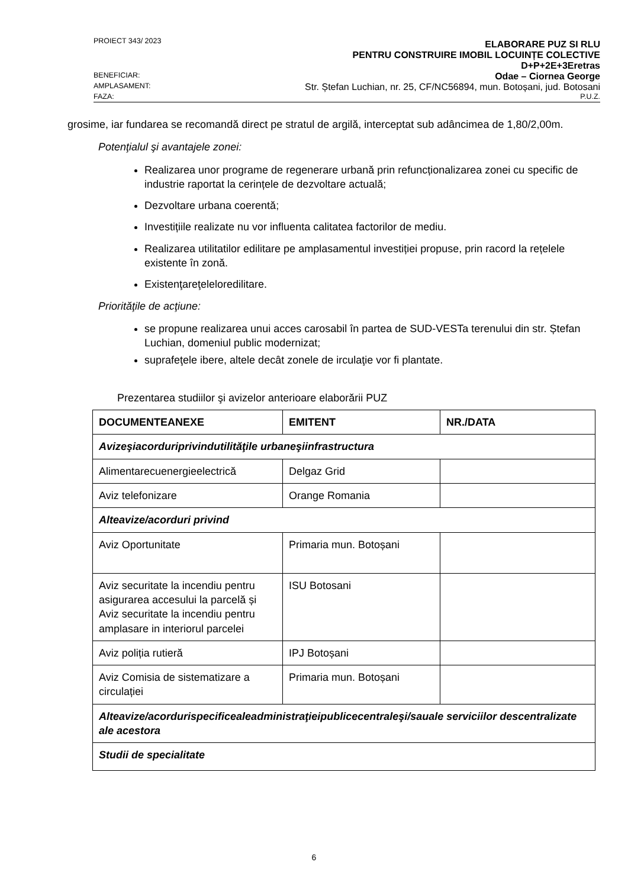PROIECT 343/ 2023 ELABORARE PUZ SI RLU
PENTRU CONSTRUIRE IMOBIL LOCUINȚE COLECTIVE
D+P+2E+3Eretras
BENEFICIAR: Odae – Ciornea George
AMPLASAMENT: Str. Ștefan Luchian, nr. 25, CF/NC56894, mun. Botoșani, jud. Botosani
FAZA: P.U.Z.
grosime, iar fundarea se recomandă direct pe stratul de argilă, interceptat sub adâncimea de 1,80/2,00m.
Potenţialul şi avantajele zonei:
Realizarea unor programe de regenerare urbană prin refuncționalizarea zonei cu specific de industrie raportat la cerințele de dezvoltare actuală;
Dezvoltare urbana coerentă;
Investițiile realizate nu vor influenta calitatea factorilor de mediu.
Realizarea utilitatilor edilitare pe amplasamentul investiției propuse, prin racord la rețelele existente în zonă.
Existenţareţeleloredilitare.
Priorităţile de acţiune:
se propune realizarea unui acces carosabil în partea de SUD-VESTa terenului din str. Ștefan Luchian, domeniul public modernizat;
suprafeţele ibere, altele decât zonele de irculaţie vor fi plantate.
Prezentarea studiilor şi avizelor anterioare elaborării PUZ
| DOCUMENTEANEXE | EMITENT | NR./DATA |
| --- | --- | --- |
| Avizeşiacorduriprivindutilităţile urbaneşiinfrastructura | | |
| Alimentarecuenergieelectrică | Delgaz Grid | |
| Aviz telefonizare | Orange Romania | |
| Alteavize/acorduri privind | | |
| Aviz Oportunitate | Primaria mun. Botoșani | |
| Aviz securitate la incendiu pentru asigurarea accesului la parcelă și Aviz securitate la incendiu pentru amplasare in interiorul parcelei | ISU Botosani | |
| Aviz poliția rutieră | IPJ Botoșani | |
| Aviz Comisia de sistematizare a circulației | Primaria mun. Botoșani | |
| Alteavize/acorduri­specificealeadministraţieipublicecentraleşi/sauale serviciilor descentralizate ale acestora | | |
| Studii de specialitate | | |
6